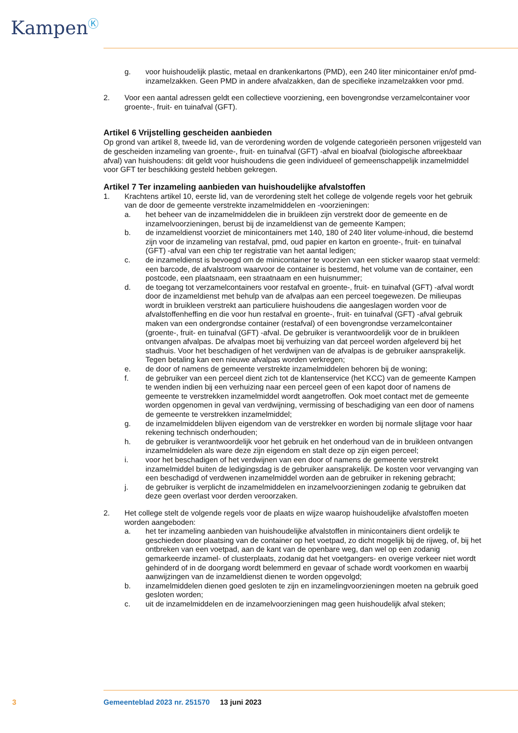Kampen<sup>Ⓚ</sup>
g. voor huishoudelijk plastic, metaal en drankenkartons (PMD), een 240 liter minicontainer en/of pmd-inzamelzakken. Geen PMD in andere afvalzakken, dan de specifieke inzamelzakken voor pmd.
2. Voor een aantal adressen geldt een collectieve voorziening, een bovengrondse verzamelcontainer voor groente-, fruit- en tuinafval (GFT).
Artikel 6 Vrijstelling gescheiden aanbieden
Op grond van artikel 8, tweede lid, van de verordening worden de volgende categorieën personen vrijgesteld van de gescheiden inzameling van groente-, fruit- en tuinafval (GFT) -afval en bioafval (biologische afbreekbaar afval) van huishoudens: dit geldt voor huishoudens die geen individueel of gemeenschappelijk inzamelmiddel voor GFT ter beschikking gesteld hebben gekregen.
Artikel 7 Ter inzameling aanbieden van huishoudelijke afvalstoffen
1. Krachtens artikel 10, eerste lid, van de verordening stelt het college de volgende regels voor het gebruik van de door de gemeente verstrekte inzamelmiddelen en -voorzieningen:
a. het beheer van de inzamelmiddelen die in bruikleen zijn verstrekt door de gemeente en de inzamelvoorzieningen, berust bij de inzameldienst van de gemeente Kampen;
b. de inzameldienst voorziet de minicontainers met 140, 180 of 240 liter volume-inhoud, die bestemd zijn voor de inzameling van restafval, pmd, oud papier en karton en groente-, fruit- en tuinafval (GFT) -afval van een chip ter registratie van het aantal ledigen;
c. de inzameldienst is bevoegd om de minicontainer te voorzien van een sticker waarop staat vermeld: een barcode, de afvalstroom waarvoor de container is bestemd, het volume van de container, een postcode, een plaatsnaam, een straatnaam en een huisnummer;
d. de toegang tot verzamelcontainers voor restafval en groente-, fruit- en tuinafval (GFT) -afval wordt door de inzameldienst met behulp van de afvalpas aan een perceel toegewezen. De milieupas wordt in bruikleen verstrekt aan particuliere huishoudens die aangeslagen worden voor de afvalstoffenheffing en die voor hun restafval en groente-, fruit- en tuinafval (GFT) -afval gebruik maken van een ondergrondse container (restafval) of een bovengrondse verzamelcontainer (groente-, fruit- en tuinafval (GFT) -afval. De gebruiker is verantwoordelijk voor de in bruikleen ontvangen afvalpas. De afvalpas moet bij verhuizing van dat perceel worden afgeleverd bij het stadhuis. Voor het beschadigen of het verdwijnen van de afvalpas is de gebruiker aansprakelijk. Tegen betaling kan een nieuwe afvalpas worden verkregen;
e. de door of namens de gemeente verstrekte inzamelmiddelen behoren bij de woning;
f. de gebruiker van een perceel dient zich tot de klantenservice (het KCC) van de gemeente Kampen te wenden indien bij een verhuizing naar een perceel geen of een kapot door of namens de gemeente te verstrekken inzamelmiddel wordt aangetroffen. Ook moet contact met de gemeente worden opgenomen in geval van verdwijning, vermissing of beschadiging van een door of namens de gemeente te verstrekken inzamelmiddel;
g. de inzamelmiddelen blijven eigendom van de verstrekker en worden bij normale slijtage voor haar rekening technisch onderhouden;
h. de gebruiker is verantwoordelijk voor het gebruik en het onderhoud van de in bruikleen ontvangen inzamelmiddelen als ware deze zijn eigendom en stalt deze op zijn eigen perceel;
i. voor het beschadigen of het verdwijnen van een door of namens de gemeente verstrekt inzamelmiddel buiten de ledigingsdag is de gebruiker aansprakelijk. De kosten voor vervanging van een beschadigd of verdwenen inzamelmiddel worden aan de gebruiker in rekening gebracht;
j. de gebruiker is verplicht de inzamelmiddelen en inzamelvoorzieningen zodanig te gebruiken dat deze geen overlast voor derden veroorzaken.
2. Het college stelt de volgende regels voor de plaats en wijze waarop huishoudelijke afvalstoffen moeten worden aangeboden:
a. het ter inzameling aanbieden van huishoudelijke afvalstoffen in minicontainers dient ordelijk te geschieden door plaatsing van de container op het voetpad, zo dicht mogelijk bij de rijweg, of, bij het ontbreken van een voetpad, aan de kant van de openbare weg, dan wel op een zodanig gemarkeerde inzamel- of clusterplaats, zodanig dat het voetgangers- en overige verkeer niet wordt gehinderd of in de doorgang wordt belemmerd en gevaar of schade wordt voorkomen en waarbij aanwijzingen van de inzameldienst dienen te worden opgevolgd;
b. inzamelmiddelen dienen goed gesloten te zijn en inzamelingvoorzieningen moeten na gebruik goed gesloten worden;
c. uit de inzamelmiddelen en de inzamelvoorzieningen mag geen huishoudelijk afval steken;
3
Gemeenteblad 2023 nr. 251570 13 juni 2023